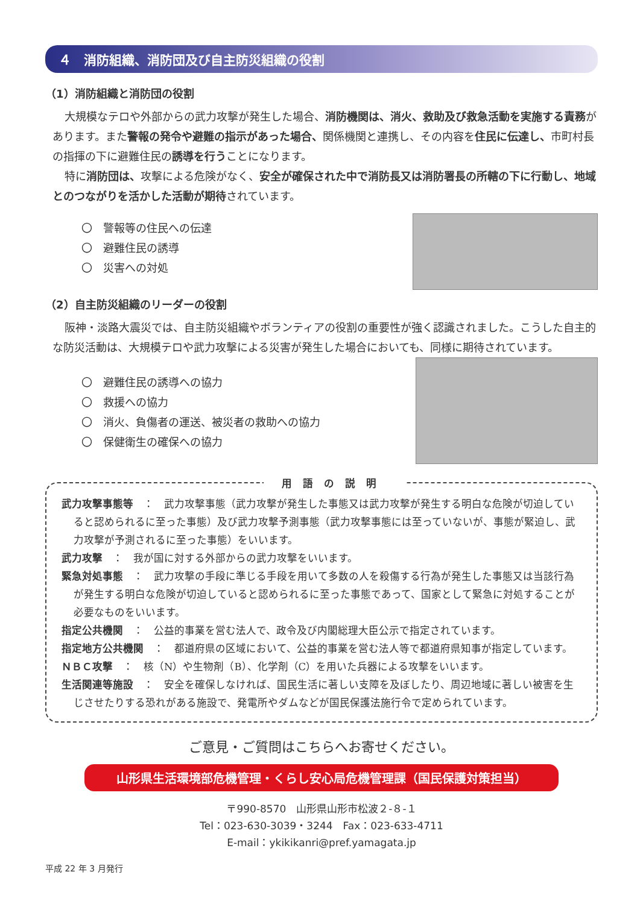４　消防組織、消防団及び自主防災組織の役割
（1）消防組織と消防団の役割
大規模なテロや外部からの武力攻撃が発生した場合、消防機関は、消火、救助及び救急活動を実施する責務があります。また警報の発令や避難の指示があった場合、関係機関と連携し、その内容を住民に伝達し、市町村長の指揮の下に避難住民の誘導を行うことになります。
特に消防団は、攻撃による危険がなく、安全が確保された中で消防長又は消防署長の所轄の下に行動し、地域とのつながりを活かした活動が期待されています。
〇　警報等の住民への伝達
〇　避難住民の誘導
〇　災害への対処
（2）自主防災組織のリーダーの役割
阪神・淡路大震災では、自主防災組織やボランティアの役割の重要性が強く認識されました。こうした自主的な防災活動は、大規模テロや武力攻撃による災害が発生した場合においても、同様に期待されています。
〇　避難住民の誘導への協力
〇　救援への協力
〇　消火、負傷者の運送、被災者の救助への協力
〇　保健衛生の確保への協力
用語の説明
武力攻撃事態等　：　武力攻撃事態（武力攻撃が発生した事態又は武力攻撃が発生する明白な危険が切迫していると認められるに至った事態）及び武力攻撃予測事態（武力攻撃事態には至っていないが、事態が緊迫し、武力攻撃が予測されるに至った事態）をいいます。
武力攻撃　：　我が国に対する外部からの武力攻撃をいいます。
緊急対処事態　：　武力攻撃の手段に準じる手段を用いて多数の人を殺傷する行為が発生した事態又は当該行為が発生する明白な危険が切迫していると認められるに至った事態であって、国家として緊急に対処することが必要なものをいいます。
指定公共機関　：　公益的事業を営む法人で、政令及び内閣総理大臣公示で指定されています。
指定地方公共機関　：　都道府県の区域において、公益的事業を営む法人等で都道府県知事が指定しています。
ＮＢＣ攻撃　：　核（N）や生物剤（B）、化学剤（C）を用いた兵器による攻撃をいいます。
生活関連等施設　：　安全を確保しなければ、国民生活に著しい支障を及ぼしたり、周辺地域に著しい被害を生じさせたりする恐れがある施設で、発電所やダムなどが国民保護法施行令で定められています。
ご意見・ご質問はこちらへお寄せください。
山形県生活環境部危機管理・くらし安心局危機管理課（国民保護対策担当）
〒990-8570　山形県山形市松波２-８-１
Tel：023-630-3039・3244　Fax：023-633-4711
E-mail：ykikikanri@pref.yamagata.jp
平成 22 年 3 月発行